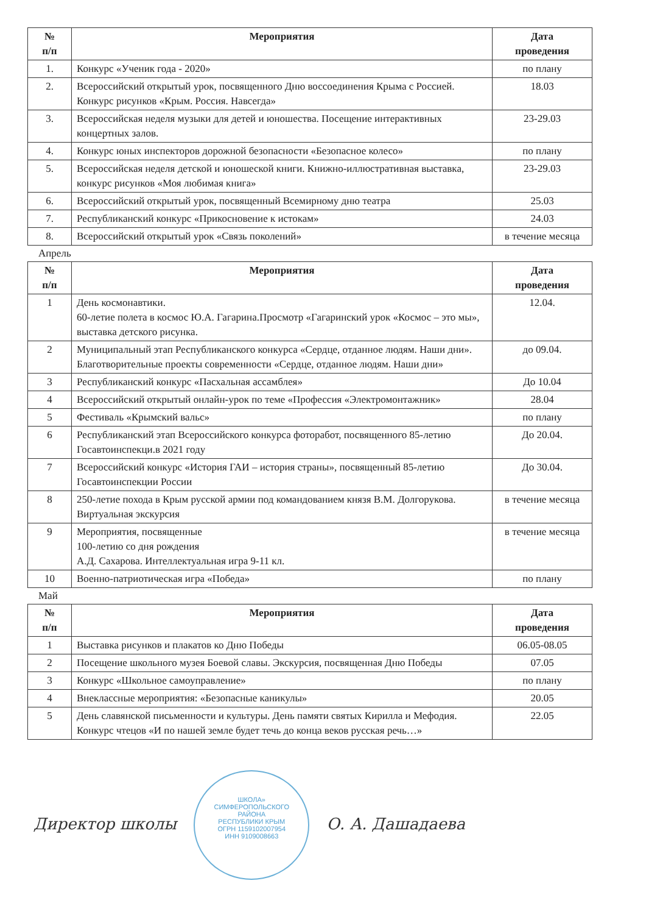| № п/п | Мероприятия | Дата проведения |
| --- | --- | --- |
| 1. | Конкурс «Ученик года - 2020» | по плану |
| 2. | Всероссийский открытый урок, посвященного Дню воссоединения Крыма с Россией. Конкурс рисунков «Крым. Россия. Навсегда» | 18.03 |
| 3. | Всероссийская неделя музыки для детей и юношества. Посещение интерактивных концертных залов. | 23-29.03 |
| 4. | Конкурс юных инспекторов дорожной безопасности «Безопасное колесо» | по плану |
| 5. | Всероссийская неделя детской и юношеской книги. Книжно-иллюстративная выставка, конкурс рисунков «Моя любимая книга» | 23-29.03 |
| 6. | Всероссийский открытый урок, посвященный Всемирному дню театра | 25.03 |
| 7. | Республиканский конкурс «Прикосновение к истокам» | 24.03 |
| 8. | Всероссийский открытый урок «Связь поколений» | в течение месяца |
Апрель
| № п/п | Мероприятия | Дата проведения |
| --- | --- | --- |
| 1 | День космонавтики. 60-летие полета в космос Ю.А. Гагарина.Просмотр «Гагаринский урок «Космос – это мы», выставка детского рисунка. | 12.04. |
| 2 | Муниципальный этап Республиканского конкурса «Сердце, отданное людям. Наши дни». Благотворительные проекты современности «Сердце, отданное людям. Наши дни» | до 09.04. |
| 3 | Республиканский конкурс «Пасхальная ассамблея» | До 10.04 |
| 4 | Всероссийский открытый онлайн-урок по теме «Профессия «Электромонтажник» | 28.04 |
| 5 | Фестиваль «Крымский вальс» | по плану |
| 6 | Республиканский этап Всероссийского конкурса фоторабот, посвященного 85-летию Госавтоинспекци.в 2021 году | До 20.04. |
| 7 | Всероссийский конкурс «История ГАИ – история страны», посвященный 85-летию Госавтоинспекции России | До 30.04. |
| 8 | 250-летие похода в Крым русской армии под командованием князя В.М. Долгорукова. Виртуальная экскурсия | в течение месяца |
| 9 | Мероприятия, посвященные 100-летию со дня рождения А.Д. Сахарова. Интеллектуальная игра 9-11 кл. | в течение месяца |
| 10 | Военно-патриотическая игра «Победа» | по плану |
Май
| № п/п | Мероприятия | Дата проведения |
| --- | --- | --- |
| 1 | Выставка рисунков и плакатов ко Дню Победы | 06.05-08.05 |
| 2 | Посещение школьного музея Боевой славы. Экскурсия, посвященная Дню Победы | 07.05 |
| 3 | Конкурс «Школьное самоуправление» | по плану |
| 4 | Внеклассные мероприятия: «Безопасные каникулы» | 20.05 |
| 5 | День славянской письменности и культуры. День памяти святых Кирилла и Мефодия. Конкурс чтецов «И по нашей земле будет течь до конца веков русская речь…» | 22.05 |
Директор школы ШКОЛА»
СИМФЕРОПОЛЬСКОГО
РАЙОНА
РЕСПУБЛИКИ КРЫМ
ОГРН 1159102007954
ИНН 9109008663 О. А. Дашадаева